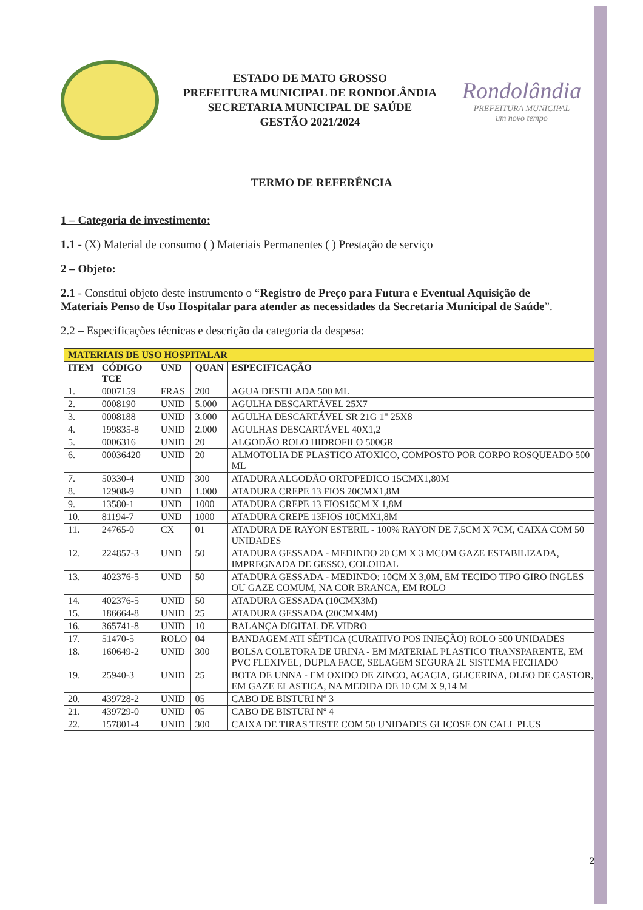ESTADO DE MATO GROSSO
PREFEITURA MUNICIPAL DE RONDOLÂNDIA
SECRETARIA MUNICIPAL DE SAÚDE
GESTÃO 2021/2024
Rondolândia
PREFEITURA MUNICIPAL
um novo tempo
TERMO DE REFERÊNCIA
1 – Categoria de investimento:
1.1 - (X) Material de consumo ( ) Materiais Permanentes ( ) Prestação de serviço
2 – Objeto:
2.1 - Constitui objeto deste instrumento o “Registro de Preço para Futura e Eventual Aquisição de Materiais Penso de Uso Hospitalar para atender as necessidades da Secretaria Municipal de Saúde”.
2.2 – Especificações técnicas e descrição da categoria da despesa:
| MATERIAIS DE USO HOSPITALAR | | | | |
| ITEM | CÓDIGO TCE | UND | QUAN | ESPECIFICAÇÃO |
| 1. | 0007159 | FRAS | 200 | AGUA DESTILADA 500 ML |
| 2. | 0008190 | UNID | 5.000 | AGULHA DESCARTÁVEL 25X7 |
| 3. | 0008188 | UNID | 3.000 | AGULHA DESCARTÁVEL SR 21G 1" 25X8 |
| 4. | 199835-8 | UNID | 2.000 | AGULHAS DESCARTÁVEL 40X1,2 |
| 5. | 0006316 | UNID | 20 | ALGODÃO ROLO HIDROFILO 500GR |
| 6. | 00036420 | UNID | 20 | ALMOTOLIA DE PLASTICO ATOXICO, COMPOSTO POR CORPO ROSQUEADO 500 ML |
| 7. | 50330-4 | UNID | 300 | ATADURA ALGODÃO ORTOPEDICO 15CMX1,80M |
| 8. | 12908-9 | UND | 1.000 | ATADURA CREPE 13 FIOS 20CMX1,8M |
| 9. | 13580-1 | UND | 1000 | ATADURA CREPE 13 FIOS15CM X 1,8M |
| 10. | 81194-7 | UND | 1000 | ATADURA CREPE 13FIOS 10CMX1,8M |
| 11. | 24765-0 | CX | 01 | ATADURA DE RAYON ESTERIL - 100% RAYON DE 7,5CM X 7CM, CAIXA COM 50 UNIDADES |
| 12. | 224857-3 | UND | 50 | ATADURA GESSADA - MEDINDO 20 CM X 3 MCOM GAZE ESTABILIZADA, IMPREGNADA DE GESSO, COLOIDAL |
| 13. | 402376-5 | UND | 50 | ATADURA GESSADA - MEDINDO: 10CM X 3,0M, EM TECIDO TIPO GIRO INGLES OU GAZE COMUM, NA COR BRANCA, EM ROLO |
| 14. | 402376-5 | UNID | 50 | ATADURA GESSADA (10CMX3M) |
| 15. | 186664-8 | UNID | 25 | ATADURA GESSADA (20CMX4M) |
| 16. | 365741-8 | UNID | 10 | BALANÇA DIGITAL DE VIDRO |
| 17. | 51470-5 | ROLO | 04 | BANDAGEM ATI SÉPTICA (CURATIVO POS INJEÇÃO) ROLO 500 UNIDADES |
| 18. | 160649-2 | UNID | 300 | BOLSA COLETORA DE URINA - EM MATERIAL PLASTICO TRANSPARENTE, EM PVC FLEXIVEL, DUPLA FACE, SELAGEM SEGURA 2L SISTEMA FECHADO |
| 19. | 25940-3 | UNID | 25 | BOTA DE UNNA - EM OXIDO DE ZINCO, ACACIA, GLICERINA, OLEO DE CASTOR, EM GAZE ELASTICA, NA MEDIDA DE 10 CM X 9,14 M |
| 20. | 439728-2 | UNID | 05 | CABO DE BISTURI Nº 3 |
| 21. | 439729-0 | UNID | 05 | CABO DE BISTURI Nº 4 |
| 22. | 157801-4 | UNID | 300 | CAIXA DE TIRAS TESTE COM 50 UNIDADES GLICOSE ON CALL PLUS |
2